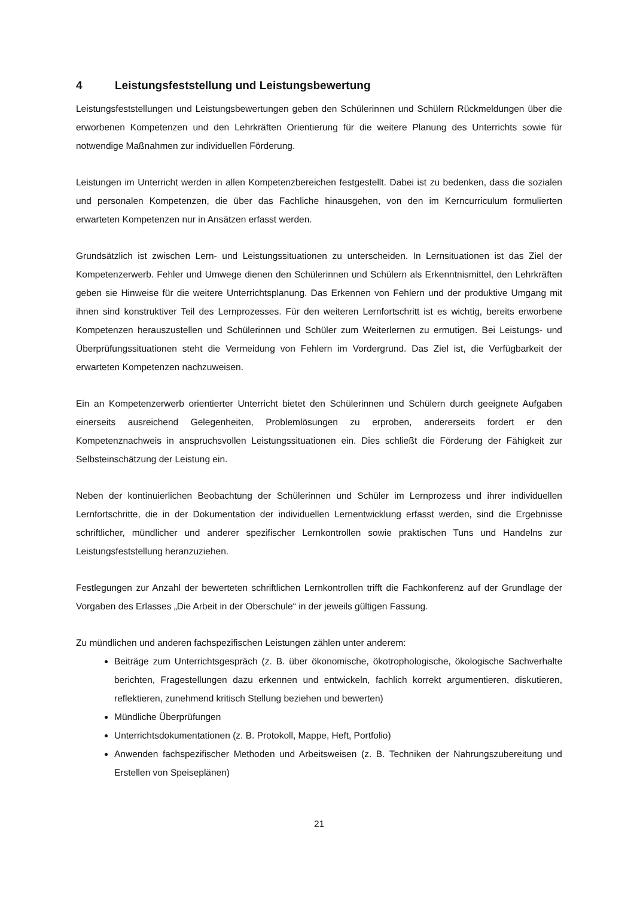4 Leistungsfeststellung und Leistungsbewertung
Leistungsfeststellungen und Leistungsbewertungen geben den Schülerinnen und Schülern Rückmeldungen über die erworbenen Kompetenzen und den Lehrkräften Orientierung für die weitere Planung des Unterrichts sowie für notwendige Maßnahmen zur individuellen Förderung.
Leistungen im Unterricht werden in allen Kompetenzbereichen festgestellt. Dabei ist zu bedenken, dass die sozialen und personalen Kompetenzen, die über das Fachliche hinausgehen, von den im Kerncurriculum formulierten erwarteten Kompetenzen nur in Ansätzen erfasst werden.
Grundsätzlich ist zwischen Lern- und Leistungssituationen zu unterscheiden. In Lernsituationen ist das Ziel der Kompetenzerwerb. Fehler und Umwege dienen den Schülerinnen und Schülern als Erkenntnismittel, den Lehrkräften geben sie Hinweise für die weitere Unterrichtsplanung. Das Erkennen von Fehlern und der produktive Umgang mit ihnen sind konstruktiver Teil des Lernprozesses. Für den weiteren Lernfortschritt ist es wichtig, bereits erworbene Kompetenzen herauszustellen und Schülerinnen und Schüler zum Weiterlernen zu ermutigen. Bei Leistungs- und Überprüfungssituationen steht die Vermeidung von Fehlern im Vordergrund. Das Ziel ist, die Verfügbarkeit der erwarteten Kompetenzen nachzuweisen.
Ein an Kompetenzerwerb orientierter Unterricht bietet den Schülerinnen und Schülern durch geeignete Aufgaben einerseits ausreichend Gelegenheiten, Problemlösungen zu erproben, andererseits fordert er den Kompetenznachweis in anspruchsvollen Leistungssituationen ein. Dies schließt die Förderung der Fähigkeit zur Selbsteinschätzung der Leistung ein.
Neben der kontinuierlichen Beobachtung der Schülerinnen und Schüler im Lernprozess und ihrer individuellen Lernfortschritte, die in der Dokumentation der individuellen Lernentwicklung erfasst werden, sind die Ergebnisse schriftlicher, mündlicher und anderer spezifischer Lernkontrollen sowie praktischen Tuns und Handelns zur Leistungsfeststellung heranzuziehen.
Festlegungen zur Anzahl der bewerteten schriftlichen Lernkontrollen trifft die Fachkonferenz auf der Grundlage der Vorgaben des Erlasses „Die Arbeit in der Oberschule“ in der jeweils gültigen Fassung.
Zu mündlichen und anderen fachspezifischen Leistungen zählen unter anderem:
Beiträge zum Unterrichtsgespräch (z. B. über ökonomische, ökotrophologische, ökologische Sachverhalte berichten, Fragestellungen dazu erkennen und entwickeln, fachlich korrekt argumentieren, diskutieren, reflektieren, zunehmend kritisch Stellung beziehen und bewerten)
Mündliche Überprüfungen
Unterrichtsdokumentationen (z. B. Protokoll, Mappe, Heft, Portfolio)
Anwenden fachspezifischer Methoden und Arbeitsweisen (z. B. Techniken der Nahrungszubereitung und Erstellen von Speiseplänen)
21